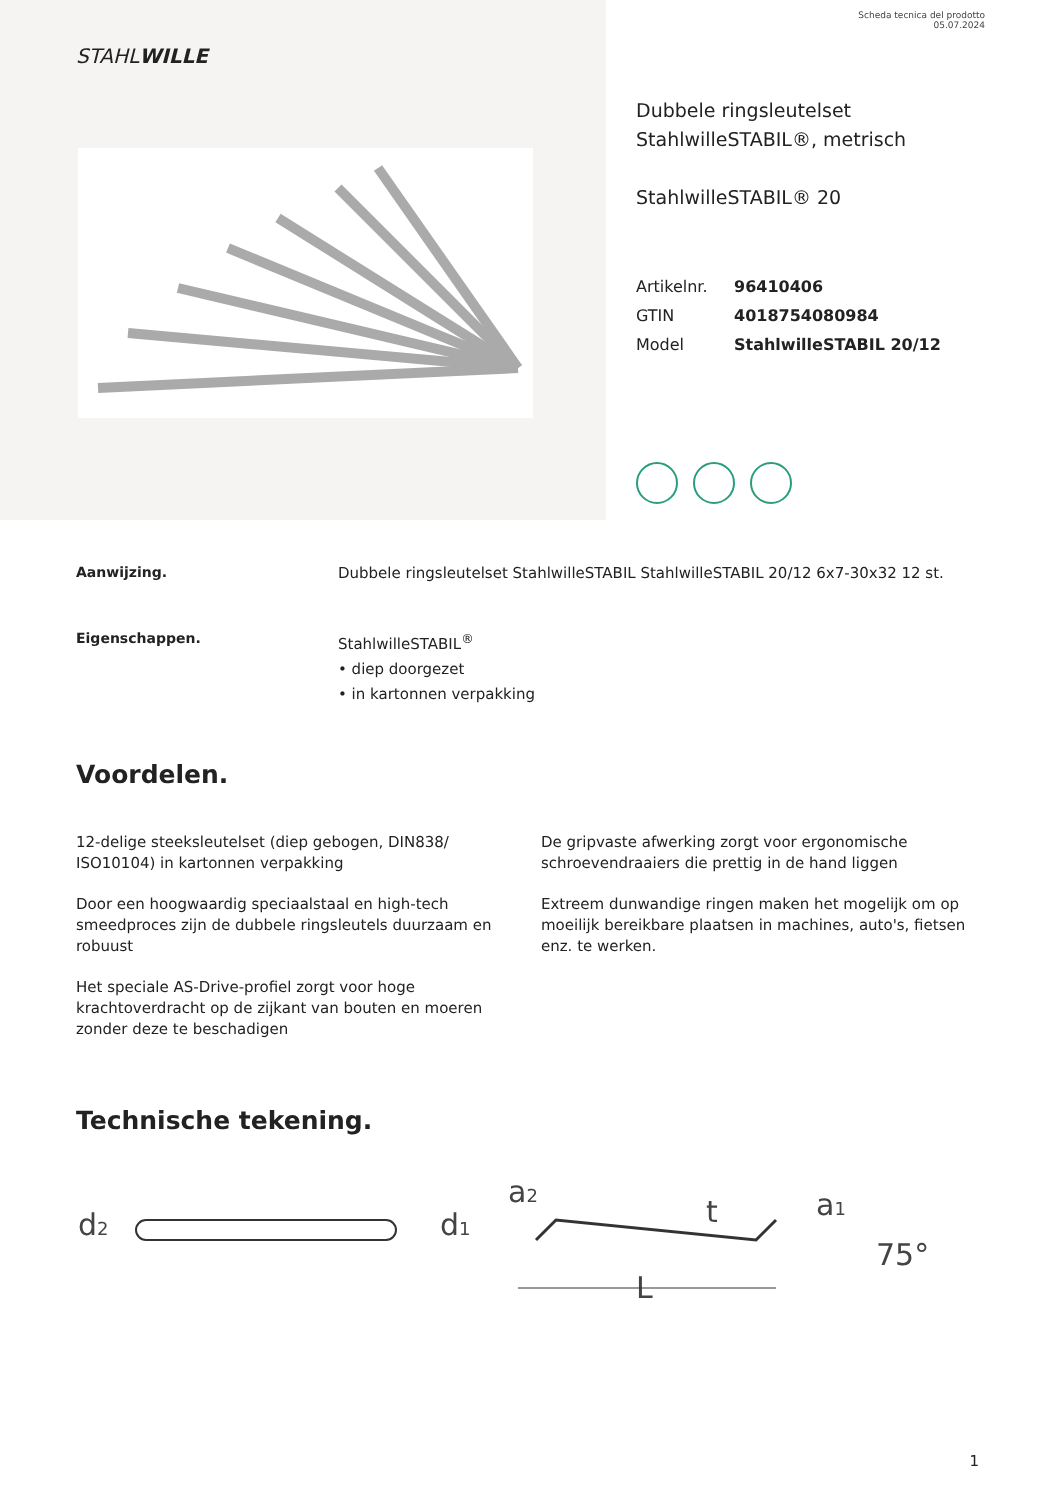Scheda tecnica del prodotto
05.07.2024
STAHLWILLE
Dubbele ringsleutelset
StahlwilleSTABIL®, metrisch
StahlwilleSTABIL® 20
Artikelnr. 96410406
GTIN 4018754080984
Model StahlwilleSTABIL 20/12
Aanwijzing. Dubbele ringsleutelset StahlwilleSTABIL StahlwilleSTABIL 20/12 6x7-30x32 12 st.
Eigenschappen. StahlwilleSTABIL<sup>®</sup>
• diep doorgezet
• in kartonnen verpakking
Voordelen.
12-delige steeksleutelset (diep gebogen, DIN838/ ISO10104) in kartonnen verpakking
Door een hoogwaardig speciaalstaal en high-tech smeedproces zijn de dubbele ringsleutels duurzaam en robuust
Het speciale AS-Drive-profiel zorgt voor hoge krachtoverdracht op de zijkant van bouten en moeren zonder deze te beschadigen
De gripvaste afwerking zorgt voor ergonomische schroevendraaiers die prettig in de hand liggen
Extreem dunwandige ringen maken het mogelijk om op moeilijk bereikbare plaatsen in machines, auto's, fietsen enz. te werken.
Technische tekening.
d2
d1
a2
t
a1
75°
L
1